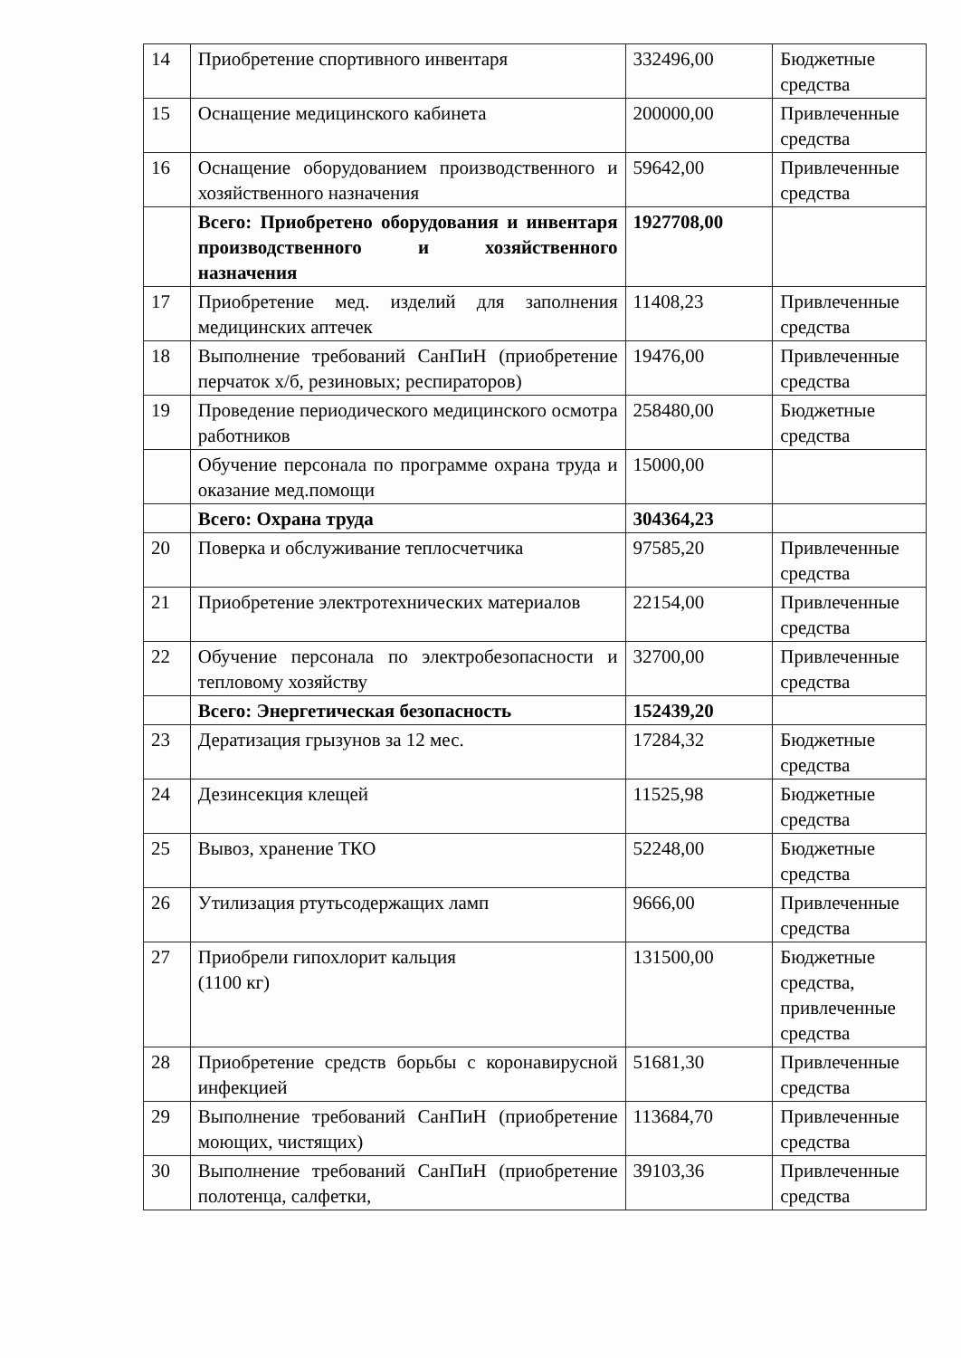| 14 | Приобретение спортивного инвентаря | 332496,00 | Бюджетные средства |
| 15 | Оснащение медицинского кабинета | 200000,00 | Привлеченные средства |
| 16 | Оснащение оборудованием производственного и хозяйственного назначения | 59642,00 | Привлеченные средства |
| | Всего: Приобретено оборудования и инвентаря производственного и хозяйственного назначения | 1927708,00 | |
| 17 | Приобретение мед. изделий для заполнения медицинских аптечек | 11408,23 | Привлеченные средства |
| 18 | Выполнение требований СанПиН (приобретение перчаток х/б, резиновых; респираторов) | 19476,00 | Привлеченные средства |
| 19 | Проведение периодического медицинского осмотра работников | 258480,00 | Бюджетные средства |
| | Обучение персонала по программе охрана труда и оказание мед.помощи | 15000,00 | |
| | Всего: Охрана труда | 304364,23 | |
| 20 | Поверка и обслуживание теплосчетчика | 97585,20 | Привлеченные средства |
| 21 | Приобретение электротехнических материалов | 22154,00 | Привлеченные средства |
| 22 | Обучение персонала по электробезопасности и тепловому хозяйству | 32700,00 | Привлеченные средства |
| | Всего: Энергетическая безопасность | 152439,20 | |
| 23 | Дератизация грызунов за 12 мес. | 17284,32 | Бюджетные средства |
| 24 | Дезинсекция клещей | 11525,98 | Бюджетные средства |
| 25 | Вывоз, хранение ТКО | 52248,00 | Бюджетные средства |
| 26 | Утилизация ртутьсодержащих ламп | 9666,00 | Привлеченные средства |
| 27 | Приобрели гипохлорит кальция (1100 кг) | 131500,00 | Бюджетные средства, привлеченные средства |
| 28 | Приобретение средств борьбы с коронавирусной инфекцией | 51681,30 | Привлеченные средства |
| 29 | Выполнение требований СанПиН (приобретение моющих, чистящих) | 113684,70 | Привлеченные средства |
| 30 | Выполнение требований СанПиН (приобретение полотенца, салфетки, | 39103,36 | Привлеченные средства |